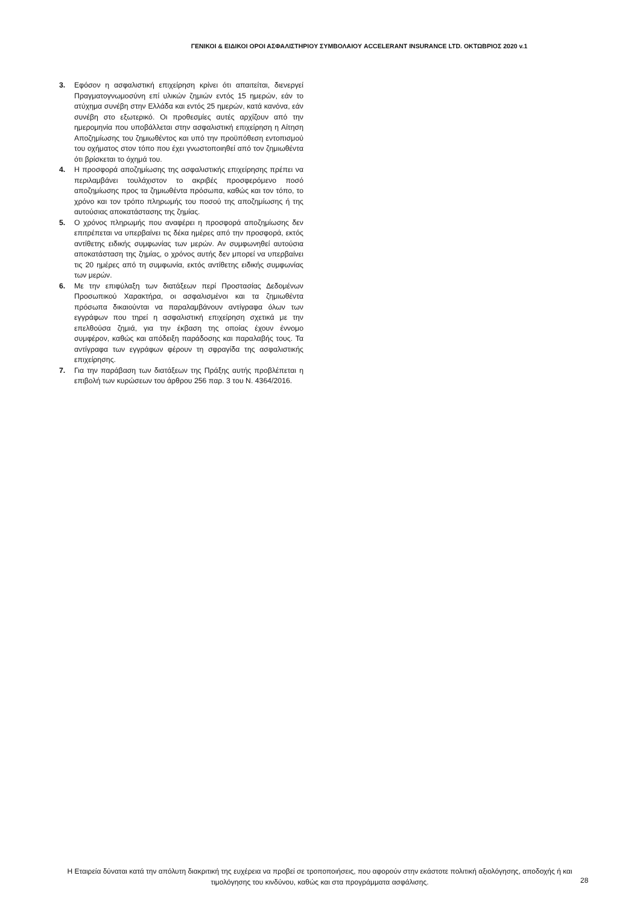ΓΕΝΙΚΟΙ & ΕΙΔΙΚΟΙ ΟΡΟΙ ΑΣΦΑΛΙΣΤΗΡΙΟΥ ΣΥΜΒΟΛΑΙΟΥ ACCELERANT INSURANCE LTD. ΟΚΤΩΒΡΙΟΣ 2020 v.1
3. Εφόσον η ασφαλιστική επιχείρηση κρίνει ότι απαιτείται, διενεργεί Πραγματογνωμοσύνη επί υλικών ζημιών εντός 15 ημερών, εάν το ατύχημα συνέβη στην Ελλάδα και εντός 25 ημερών, κατά κανόνα, εάν συνέβη στο εξωτερικό. Οι προθεσμίες αυτές αρχίζουν από την ημερομηνία που υποβάλλεται στην ασφαλιστική επιχείρηση η Αίτηση Αποζημίωσης του ζημιωθέντος και υπό την προϋπόθεση εντοπισμού του οχήματος στον τόπο που έχει γνωστοποιηθεί από τον ζημιωθέντα ότι βρίσκεται το όχημά του.
4. Η προσφορά αποζημίωσης της ασφαλιστικής επιχείρησης πρέπει να περιλαμβάνει τουλάχιστον το ακριβές προσφερόμενο ποσό αποζημίωσης προς τα ζημιωθέντα πρόσωπα, καθώς και τον τόπο, το χρόνο και τον τρόπο πληρωμής του ποσού της αποζημίωσης ή της αυτούσιας αποκατάστασης της ζημίας.
5. Ο χρόνος πληρωμής που αναφέρει η προσφορά αποζημίωσης δεν επιτρέπεται να υπερβαίνει τις δέκα ημέρες από την προσφορά, εκτός αντίθετης ειδικής συμφωνίας των μερών. Αν συμφωνηθεί αυτούσια αποκατάσταση της ζημίας, ο χρόνος αυτής δεν μπορεί να υπερβαίνει τις 20 ημέρες από τη συμφωνία, εκτός αντίθετης ειδικής συμφωνίας των μερών.
6. Με την επιφύλαξη των διατάξεων περί Προστασίας Δεδομένων Προσωπικού Χαρακτήρα, οι ασφαλισμένοι και τα ζημιωθέντα πρόσωπα δικαιούνται να παραλαμβάνουν αντίγραφα όλων των εγγράφων που τηρεί η ασφαλιστική επιχείρηση σχετικά με την επελθούσα ζημιά, για την έκβαση της οποίας έχουν έννομο συμφέρον, καθώς και απόδειξη παράδοσης και παραλαβής τους. Τα αντίγραφα των εγγράφων φέρουν τη σφραγίδα της ασφαλιστικής επιχείρησης.
7. Για την παράβαση των διατάξεων της Πράξης αυτής προβλέπεται η επιβολή των κυρώσεων του άρθρου 256 παρ. 3 του Ν. 4364/2016.
Η Εταιρεία δύναται κατά την απόλυτη διακριτική της ευχέρεια να προβεί σε τροποποιήσεις, που αφορούν στην εκάστοτε πολιτική αξιολόγησης, αποδοχής ή και τιμολόγησης του κινδύνου, καθώς και στα προγράμματα ασφάλισης.
28